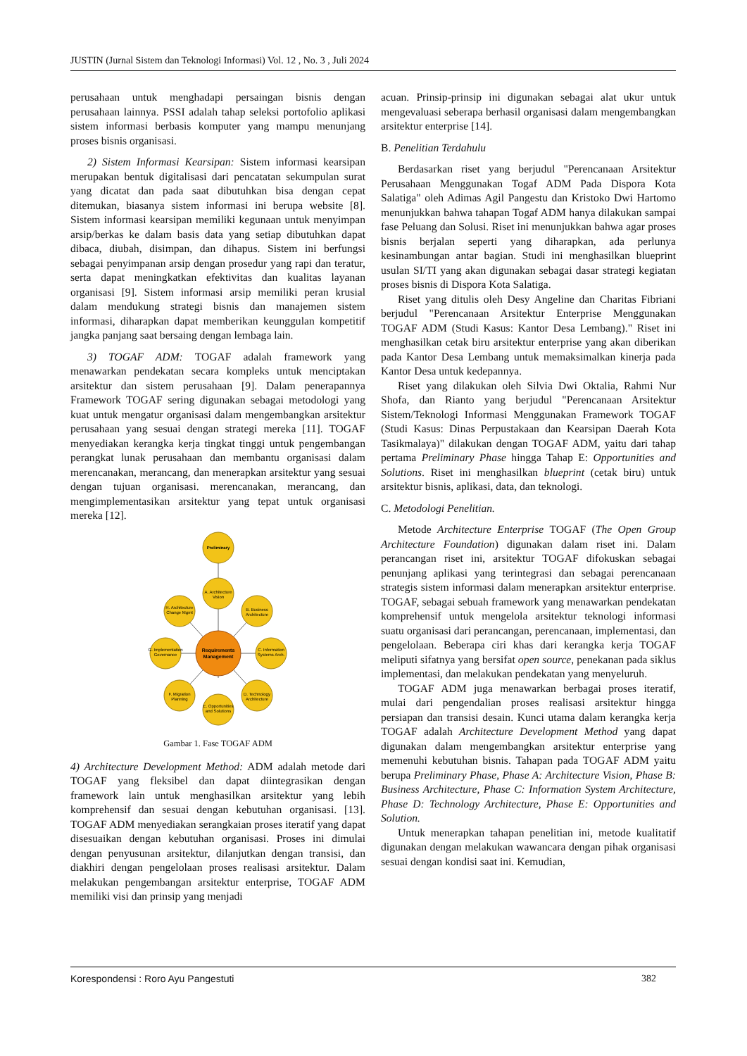JUSTIN (Jurnal Sistem dan Teknologi Informasi) Vol. 12 , No. 3 , Juli 2024
perusahaan untuk menghadapi persaingan bisnis dengan perusahaan lainnya. PSSI adalah tahap seleksi portofolio aplikasi sistem informasi berbasis komputer yang mampu menunjang proses bisnis organisasi.
2) Sistem Informasi Kearsipan: Sistem informasi kearsipan merupakan bentuk digitalisasi dari pencatatan sekumpulan surat yang dicatat dan pada saat dibutuhkan bisa dengan cepat ditemukan, biasanya sistem informasi ini berupa website [8]. Sistem informasi kearsipan memiliki kegunaan untuk menyimpan arsip/berkas ke dalam basis data yang setiap dibutuhkan dapat dibaca, diubah, disimpan, dan dihapus. Sistem ini berfungsi sebagai penyimpanan arsip dengan prosedur yang rapi dan teratur, serta dapat meningkatkan efektivitas dan kualitas layanan organisasi [9]. Sistem informasi arsip memiliki peran krusial dalam mendukung strategi bisnis dan manajemen sistem informasi, diharapkan dapat memberikan keunggulan kompetitif jangka panjang saat bersaing dengan lembaga lain.
3) TOGAF ADM: TOGAF adalah framework yang menawarkan pendekatan secara kompleks untuk menciptakan arsitektur dan sistem perusahaan [9]. Dalam penerapannya Framework TOGAF sering digunakan sebagai metodologi yang kuat untuk mengatur organisasi dalam mengembangkan arsitektur perusahaan yang sesuai dengan strategi mereka [11]. TOGAF menyediakan kerangka kerja tingkat tinggi untuk pengembangan perangkat lunak perusahaan dan membantu organisasi dalam merencanakan, merancang, dan menerapkan arsitektur yang sesuai dengan tujuan organisasi. merencanakan, merancang, dan mengimplementasikan arsitektur yang tepat untuk organisasi mereka [12].
Preliminary
A. Architecture
Vision
B. Business
Architecture
C. Information
Systems Arch.
D. Technology
Architecture
E. Opportunities
and Solutions
F. Migration
Planning
G. Implementation
Governance
H. Architecture
Change Mgmt
Requirements
Management
Gambar 1. Fase TOGAF ADM
4) Architecture Development Method: ADM adalah metode dari TOGAF yang fleksibel dan dapat diintegrasikan dengan framework lain untuk menghasilkan arsitektur yang lebih komprehensif dan sesuai dengan kebutuhan organisasi. [13]. TOGAF ADM menyediakan serangkaian proses iteratif yang dapat disesuaikan dengan kebutuhan organisasi. Proses ini dimulai dengan penyusunan arsitektur, dilanjutkan dengan transisi, dan diakhiri dengan pengelolaan proses realisasi arsitektur. Dalam melakukan pengembangan arsitektur enterprise, TOGAF ADM memiliki visi dan prinsip yang menjadi
acuan. Prinsip-prinsip ini digunakan sebagai alat ukur untuk mengevaluasi seberapa berhasil organisasi dalam mengembangkan arsitektur enterprise [14].
B. Penelitian Terdahulu
Berdasarkan riset yang berjudul "Perencanaan Arsitektur Perusahaan Menggunakan Togaf ADM Pada Dispora Kota Salatiga" oleh Adimas Agil Pangestu dan Kristoko Dwi Hartomo menunjukkan bahwa tahapan Togaf ADM hanya dilakukan sampai fase Peluang dan Solusi. Riset ini menunjukkan bahwa agar proses bisnis berjalan seperti yang diharapkan, ada perlunya kesinambungan antar bagian. Studi ini menghasilkan blueprint usulan SI/TI yang akan digunakan sebagai dasar strategi kegiatan proses bisnis di Dispora Kota Salatiga.
Riset yang ditulis oleh Desy Angeline dan Charitas Fibriani berjudul "Perencanaan Arsitektur Enterprise Menggunakan TOGAF ADM (Studi Kasus: Kantor Desa Lembang)." Riset ini menghasilkan cetak biru arsitektur enterprise yang akan diberikan pada Kantor Desa Lembang untuk memaksimalkan kinerja pada Kantor Desa untuk kedepannya.
Riset yang dilakukan oleh Silvia Dwi Oktalia, Rahmi Nur Shofa, dan Rianto yang berjudul "Perencanaan Arsitektur Sistem/Teknologi Informasi Menggunakan Framework TOGAF (Studi Kasus: Dinas Perpustakaan dan Kearsipan Daerah Kota Tasikmalaya)" dilakukan dengan TOGAF ADM, yaitu dari tahap pertama Preliminary Phase hingga Tahap E: Opportunities and Solutions. Riset ini menghasilkan blueprint (cetak biru) untuk arsitektur bisnis, aplikasi, data, dan teknologi.
C. Metodologi Penelitian.
Metode Architecture Enterprise TOGAF (The Open Group Architecture Foundation) digunakan dalam riset ini. Dalam perancangan riset ini, arsitektur TOGAF difokuskan sebagai penunjang aplikasi yang terintegrasi dan sebagai perencanaan strategis sistem informasi dalam menerapkan arsitektur enterprise. TOGAF, sebagai sebuah framework yang menawarkan pendekatan komprehensif untuk mengelola arsitektur teknologi informasi suatu organisasi dari perancangan, perencanaan, implementasi, dan pengelolaan. Beberapa ciri khas dari kerangka kerja TOGAF meliputi sifatnya yang bersifat open source, penekanan pada siklus implementasi, dan melakukan pendekatan yang menyeluruh.
TOGAF ADM juga menawarkan berbagai proses iteratif, mulai dari pengendalian proses realisasi arsitektur hingga persiapan dan transisi desain. Kunci utama dalam kerangka kerja TOGAF adalah Architecture Development Method yang dapat digunakan dalam mengembangkan arsitektur enterprise yang memenuhi kebutuhan bisnis. Tahapan pada TOGAF ADM yaitu berupa Preliminary Phase, Phase A: Architecture Vision, Phase B: Business Architecture, Phase C: Information System Architecture, Phase D: Technology Architecture, Phase E: Opportunities and Solution.
Untuk menerapkan tahapan penelitian ini, metode kualitatif digunakan dengan melakukan wawancara dengan pihak organisasi sesuai dengan kondisi saat ini. Kemudian,
Korespondensi : Roro Ayu Pangestuti 382